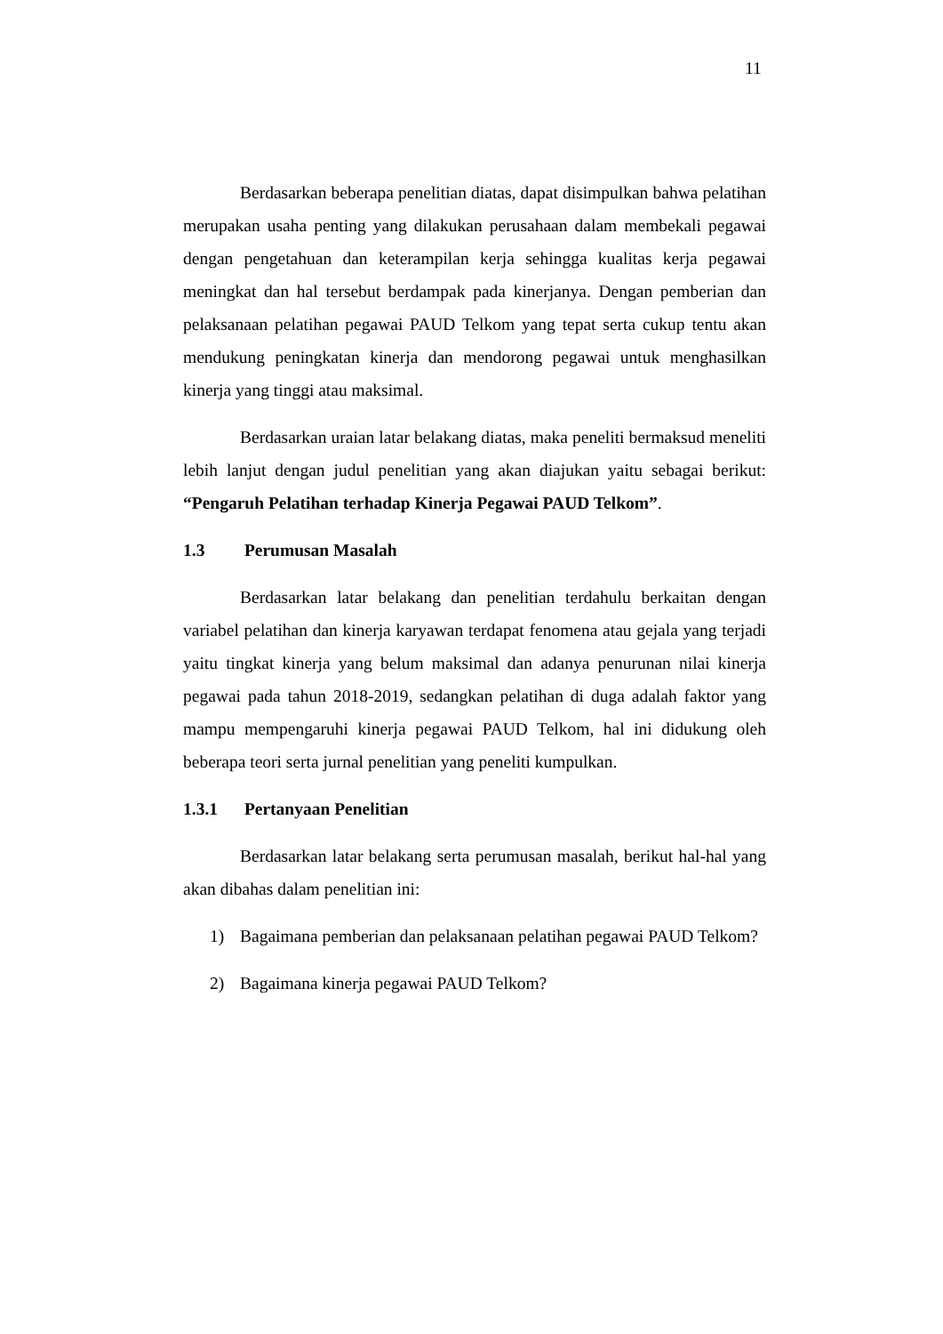11
Berdasarkan beberapa penelitian diatas, dapat disimpulkan bahwa pelatihan merupakan usaha penting yang dilakukan perusahaan dalam membekali pegawai dengan pengetahuan dan keterampilan kerja sehingga kualitas kerja pegawai meningkat dan hal tersebut berdampak pada kinerjanya. Dengan pemberian dan pelaksanaan pelatihan pegawai PAUD Telkom yang tepat serta cukup tentu akan mendukung peningkatan kinerja dan mendorong pegawai untuk menghasilkan kinerja yang tinggi atau maksimal.
Berdasarkan uraian latar belakang diatas, maka peneliti bermaksud meneliti lebih lanjut dengan judul penelitian yang akan diajukan yaitu sebagai berikut: “Pengaruh Pelatihan terhadap Kinerja Pegawai PAUD Telkom”.
1.3 Perumusan Masalah
Berdasarkan latar belakang dan penelitian terdahulu berkaitan dengan variabel pelatihan dan kinerja karyawan terdapat fenomena atau gejala yang terjadi yaitu tingkat kinerja yang belum maksimal dan adanya penurunan nilai kinerja pegawai pada tahun 2018-2019, sedangkan pelatihan di duga adalah faktor yang mampu mempengaruhi kinerja pegawai PAUD Telkom, hal ini didukung oleh beberapa teori serta jurnal penelitian yang peneliti kumpulkan.
1.3.1 Pertanyaan Penelitian
Berdasarkan latar belakang serta perumusan masalah, berikut hal-hal yang akan dibahas dalam penelitian ini:
1) Bagaimana pemberian dan pelaksanaan pelatihan pegawai PAUD Telkom?
2) Bagaimana kinerja pegawai PAUD Telkom?